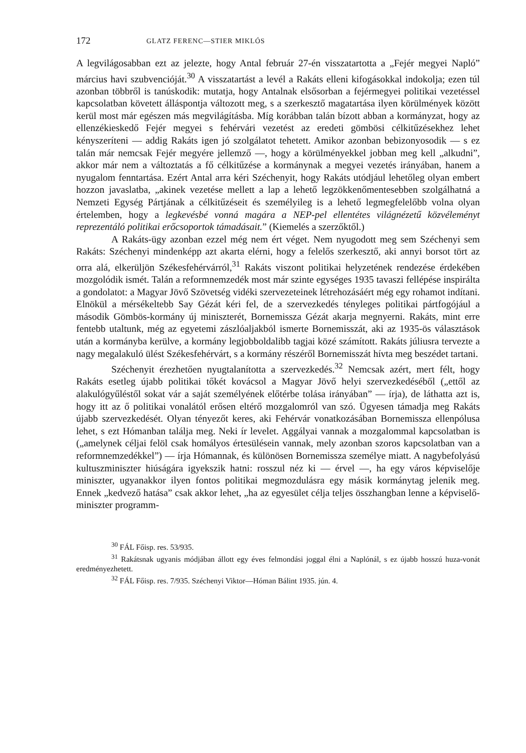172 GLATZ FERENC—STIER MIKLÓS
A legvilágosabban ezt az jelezte, hogy Antal február 27-én visszatartotta a „Fejér megyei Napló” március havi szubvencióját.<sup>30</sup> A visszatartást a levél a Rakáts elleni kifogásokkal indokolja; ezen túl azonban többről is tanúskodik: mutatja, hogy Antalnak elsősorban a fejérmegyei politikai vezetéssel kapcsolatban követett álláspontja változott meg, s a szerkesztő magatartása ilyen körülmények között kerül most már egészen más megvilágításba. Míg korábban talán bízott abban a kormányzat, hogy az ellenzékieskedő Fejér megyei s fehérvári vezetést az eredeti gömbösi célkitűzésekhez lehet kényszeríteni — addig Rakáts igen jó szolgálatot tehetett. Amikor azonban bebizonyosodik — s ez talán már nemcsak Fejér megyére jellemző —, hogy a körülményekkel jobban meg kell „alkudni”, akkor már nem a változtatás a fő célkitűzése a kormánynak a megyei vezetés irányában, hanem a nyugalom fenntartása. Ezért Antal arra kéri Széchenyit, hogy Rakáts utódjául lehetőleg olyan embert hozzon javaslatba, „akinek vezetése mellett a lap a lehető legzökkenőmentesebben szolgálhatná a Nemzeti Egység Pártjának a célkitűzéseit és személyileg is a lehető legmegfelelőbb volna olyan értelemben, hogy a legkevésbé vonná magára a NEP-pel ellentétes világnézetű közvéleményt reprezentáló politikai erőcsoportok támadásait.” (Kiemelés a szerzőktől.)
A Rakáts-ügy azonban ezzel még nem ért véget. Nem nyugodott meg sem Széchenyi sem Rakáts: Széchenyi mindenképp azt akarta elérni, hogy a felelős szerkesztő, aki annyi borsot tört az orra alá, elkerüljön Székesfehérvárról,<sup>31</sup> Rakáts viszont politikai helyzetének rendezése érdekében mozgolódik ismét. Talán a reformnemzedék most már szinte egységes 1935 tavaszi fellépése inspirálta a gondolatot: a Magyar Jövő Szövetség vidéki szervezeteinek létrehozásáért még egy rohamot indítani. Elnökül a mérsékeltebb Say Gézát kéri fel, de a szervezkedés tényleges politikai pártfogójául a második Gömbös-kormány új miniszterét, Bornemissza Gézát akarja megnyerni. Rakáts, mint erre fentebb utaltunk, még az egyetemi zászlóaljakból ismerte Bornemisszát, aki az 1935-ös választások után a kormányba kerülve, a kormány legjobboldalibb tagjai közé számított. Rakáts júliusra tervezte a nagy megalakuló ülést Székesfehérvárt, s a kormány részéről Bornemisszát hívta meg beszédet tartani.
Széchenyit érezhetően nyugtalanította a szervezkedés.<sup>32</sup> Nemcsak azért, mert félt, hogy Rakáts esetleg újabb politikai tőkét kovácsol a Magyar Jövő helyi szervezkedéséből („ettől az alakulógyűléstől sokat vár a saját személyének előtérbe tolása irányában” — írja), de láthatta azt is, hogy itt az ő politikai vonalától erősen eltérő mozgalomról van szó. Ügyesen támadja meg Rakáts újabb szervezkedését. Olyan tényezőt keres, aki Fehérvár vonatkozásában Bornemissza ellenpólusa lehet, s ezt Hómanban találja meg. Neki ír levelet. Aggályai vannak a mozgalommal kapcsolatban is („amelynek céljai felöl csak homályos értesülésein vannak, mely azonban szoros kapcsolatban van a reformnemzedékkel”) — írja Hómannak, és különösen Bornemissza személye miatt. A nagybefolyású kultuszminiszter hiúságára igyekszik hatni: rosszul néz ki — érvel —, ha egy város képviselője miniszter, ugyanakkor ilyen fontos politikai megmozdulásra egy másik kormánytag jelenik meg. Ennek „kedvező hatása” csak akkor lehet, „ha az egyesület célja teljes összhangban lenne a képviselő-miniszter programm-
<sup>30</sup> FÁL Főisp. res. 53/935.
<sup>31</sup> Rakátsnak ugyanis módjában állott egy éves felmondási joggal élni a Naplónál, s ez újabb hosszú huza-vonát eredményezhetett.
<sup>32</sup> FÁL Főisp. res. 7/935. Széchenyi Viktor—Hóman Bálint 1935. jún. 4.